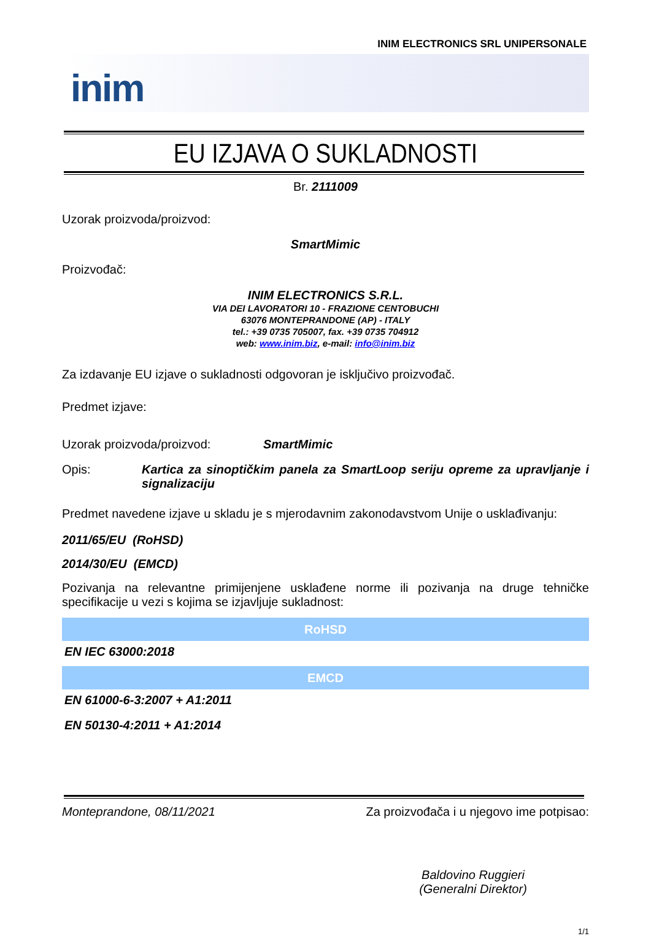INIM ELECTRONICS SRL UNIPERSONALE
inim
EU IZJAVA O SUKLADNOSTI
Br. 2111009
Uzorak proizvoda/proizvod:
SmartMimic
Proizvođač:
INIM ELECTRONICS S.R.L.
VIA DEI LAVORATORI 10 - FRAZIONE CENTOBUCHI
63076 MONTEPRANDONE (AP) - ITALY
tel.: +39 0735 705007, fax. +39 0735 704912
web: www.inim.biz, e-mail: info@inim.biz
Za izdavanje EU izjave o sukladnosti odgovoran je isključivo proizvođač.
Predmet izjave:
Uzorak proizvoda/proizvod: SmartMimic
Opis: Kartica za sinoptičkim panela za SmartLoop seriju opreme za upravljanje i signalizaciju
Predmet navedene izjave u skladu je s mjerodavnim zakonodavstvom Unije o usklađivanju:
2011/65/EU (RoHSD)
2014/30/EU (EMCD)
Pozivanja na relevantne primijenjene usklađene norme ili pozivanja na druge tehničke specifikacije u vezi s kojima se izjavljuje sukladnost:
| RoHSD |
| --- |
| EN IEC 63000:2018 |
| EMCD |
| EN 61000-6-3:2007 + A1:2011 |
| EN 50130-4:2011 + A1:2014 |
Monteprandone, 08/11/2021 Za proizvođača i u njegovo ime potpisao:
Baldovino Ruggieri
(Generalni Direktor)
1/1